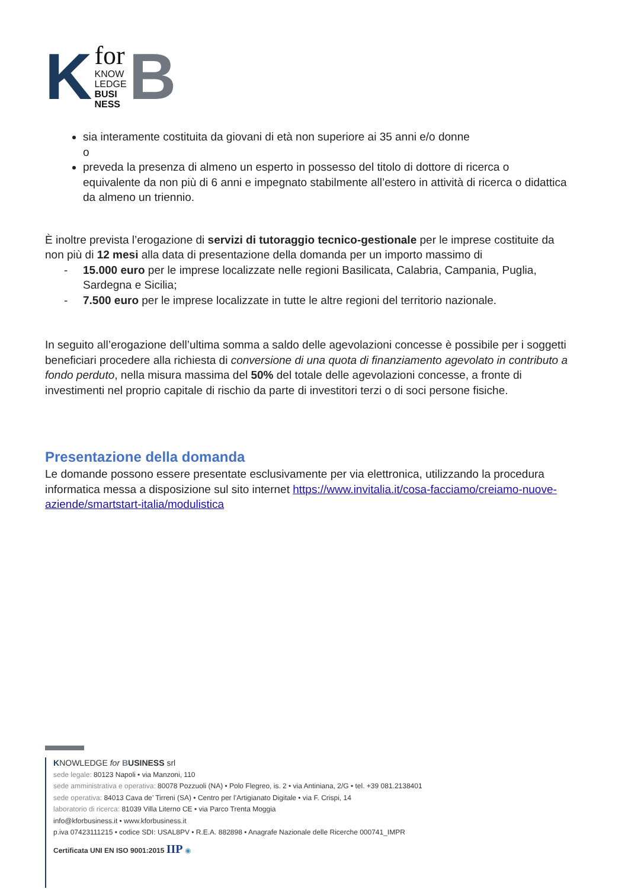K
for
KNOW
LEDGE
BUSI
NESS
B
sia interamente costituita da giovani di età non superiore ai 35 anni e/o donne
o
preveda la presenza di almeno un esperto in possesso del titolo di dottore di ricerca o equivalente da non più di 6 anni e impegnato stabilmente all’estero in attività di ricerca o didattica da almeno un triennio.
È inoltre prevista l’erogazione di servizi di tutoraggio tecnico-gestionale per le imprese costituite da non più di 12 mesi alla data di presentazione della domanda per un importo massimo di
- 15.000 euro per le imprese localizzate nelle regioni Basilicata, Calabria, Campania, Puglia, Sardegna e Sicilia;
- 7.500 euro per le imprese localizzate in tutte le altre regioni del territorio nazionale.
In seguito all’erogazione dell’ultima somma a saldo delle agevolazioni concesse è possibile per i soggetti beneficiari procedere alla richiesta di conversione di una quota di finanziamento agevolato in contributo a fondo perduto, nella misura massima del 50% del totale delle agevolazioni concesse, a fronte di investimenti nel proprio capitale di rischio da parte di investitori terzi o di soci persone fisiche.
Presentazione della domanda
Le domande possono essere presentate esclusivamente per via elettronica, utilizzando la procedura informatica messa a disposizione sul sito internet https://www.invitalia.it/cosa-facciamo/creiamo-nuove-aziende/smartstart-italia/modulistica
KNOWLEDGE for BUSINESS srl
sede legale: 80123 Napoli • via Manzoni, 110
sede amministrativa e operativa: 80078 Pozzuoli (NA) • Polo Flegreo, is. 2 • via Antiniana, 2/G • tel. +39 081.2138401
sede operativa: 84013 Cava de’ Tirreni (SA) • Centro per l’Artigianato Digitale • via F. Crispi, 14
laboratorio di ricerca: 81039 Villa Literno CE • via Parco Trenta Moggia
info@kforbusiness.it • www.kforbusiness.it
p.iva 07423111215 • codice SDI: USAL8PV • R.E.A. 882898 • Anagrafe Nazionale delle Ricerche 000741_IMPR
Certificata UNI EN ISO 9001:2015 IIP ◉